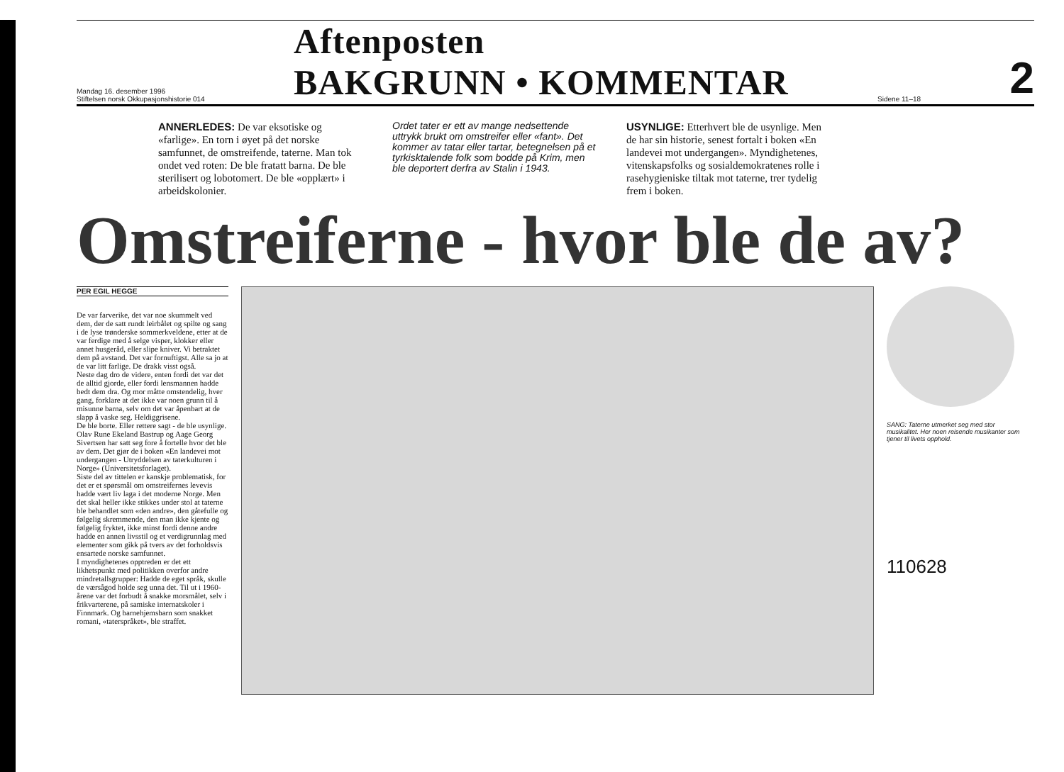Mandag 16. desember 1996
Stiftelsen norsk Okkupasjonshistorie 014
Aftenposten
BAKGRUNN • KOMMENTAR
Sidene 11–18
2
ANNERLEDES: De var eksotiske og «farlige». En torn i øyet på det norske samfunnet, de omstreifende, taterne. Man tok ondet ved roten: De ble fratatt barna. De ble sterilisert og lobotomert. De ble «opplært» i arbeidskolonier.
Ordet tater er ett av mange nedsettende uttrykk brukt om omstreifer eller «fant». Det kommer av tatar eller tartar, betegnelsen på et tyrkisktalende folk som bodde på Krim, men ble deportert derfra av Stalin i 1943.
USYNLIGE: Etterhvert ble de usynlige. Men de har sin historie, senest fortalt i boken «En landevei mot undergangen». Myndighetenes, vitenskapsfolks og sosialdemokratenes rolle i rasehygieniske tiltak mot taterne, trer tydelig frem i boken.
Omstreiferne - hvor ble de av?
PER EGIL HEGGE
De var farverike, det var noe skummelt ved dem, der de satt rundt leirbålet og spilte og sang i de lyse trønderske sommerkveldene, etter at de var ferdige med å selge visper, klokker eller annet husgeråd, eller slipe kniver. Vi betraktet dem på avstand. Det var fornuftigst. Alle sa jo at de var litt farlige. De drakk visst også.
Neste dag dro de videre, enten fordi det var det de alltid gjorde, eller fordi lensmannen hadde bedt dem dra. Og mor måtte omstendelig, hver gang, forklare at det ikke var noen grunn til å misunne barna, selv om det var åpenbart at de slapp å vaske seg. Heldiggrisene.
De ble borte. Eller rettere sagt - de ble usynlige.
Olav Rune Ekeland Bastrup og Aage Georg Sivertsen har satt seg fore å fortelle hvor det ble av dem. Det gjør de i boken «En landevei mot undergangen - Utryddelsen av taterkulturen i Norge» (Universitetsforlaget).
Siste del av tittelen er kanskje problematisk, for det er et spørsmål om omstreifernes levevis hadde vært liv laga i det moderne Norge. Men det skal heller ikke stikkes under stol at taterne ble behandlet som «den andre», den gåtefulle og følgelig skremmende, den man ikke kjente og følgelig fryktet, ikke minst fordi denne andre hadde en annen livsstil og et verdigrunnlag med elementer som gikk på tvers av det forholdsvis ensartede norske samfunnet.
I myndighetenes opptreden er det ett likhetspunkt med politikken overfor andre mindretallsgrupper: Hadde de eget språk, skulle de værsågod holde seg unna det. Til ut i 1960-årene var det forbudt å snakke morsmålet, selv i frikvarterene, på samiske internatskoler i Finnmark. Og barnehjemsbarn som snakket romani, «taterspråket», ble straffet.
SANG: Taterne utmerket seg med stor musikalitet. Her noen reisende musikanter som tjener til livets opphold.
110628